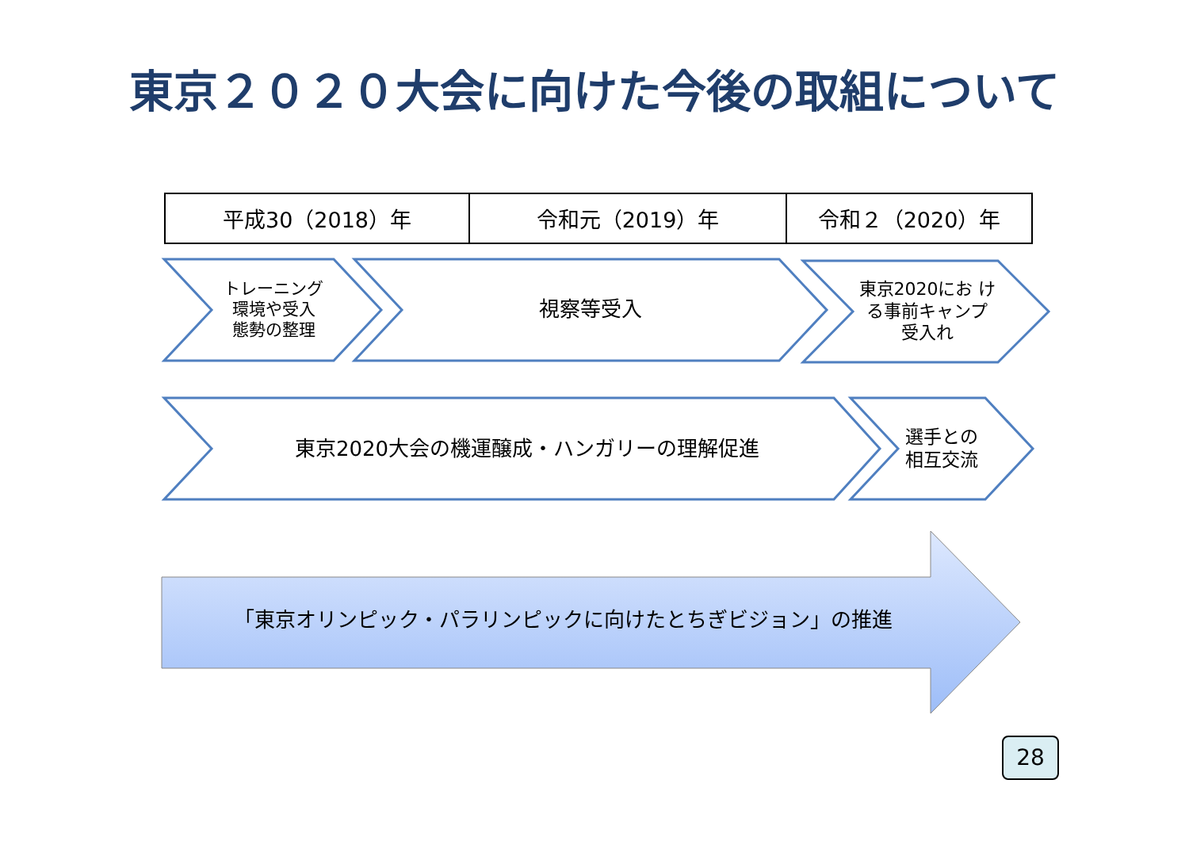東京２０２０大会に向けた今後の取組について
| 平成30（2018）年 | 令和元（2019）年 | 令和２（2020）年 |
トレーニング
環境や受入
態勢の整理
視察等受入
東京2020にお け
る事前キャンプ
受入れ
東京2020大会の機運醸成・ハンガリーの理解促進
選手との
相互交流
「東京オリンピック・パラリンピックに向けたとちぎビジョン」の推進
28